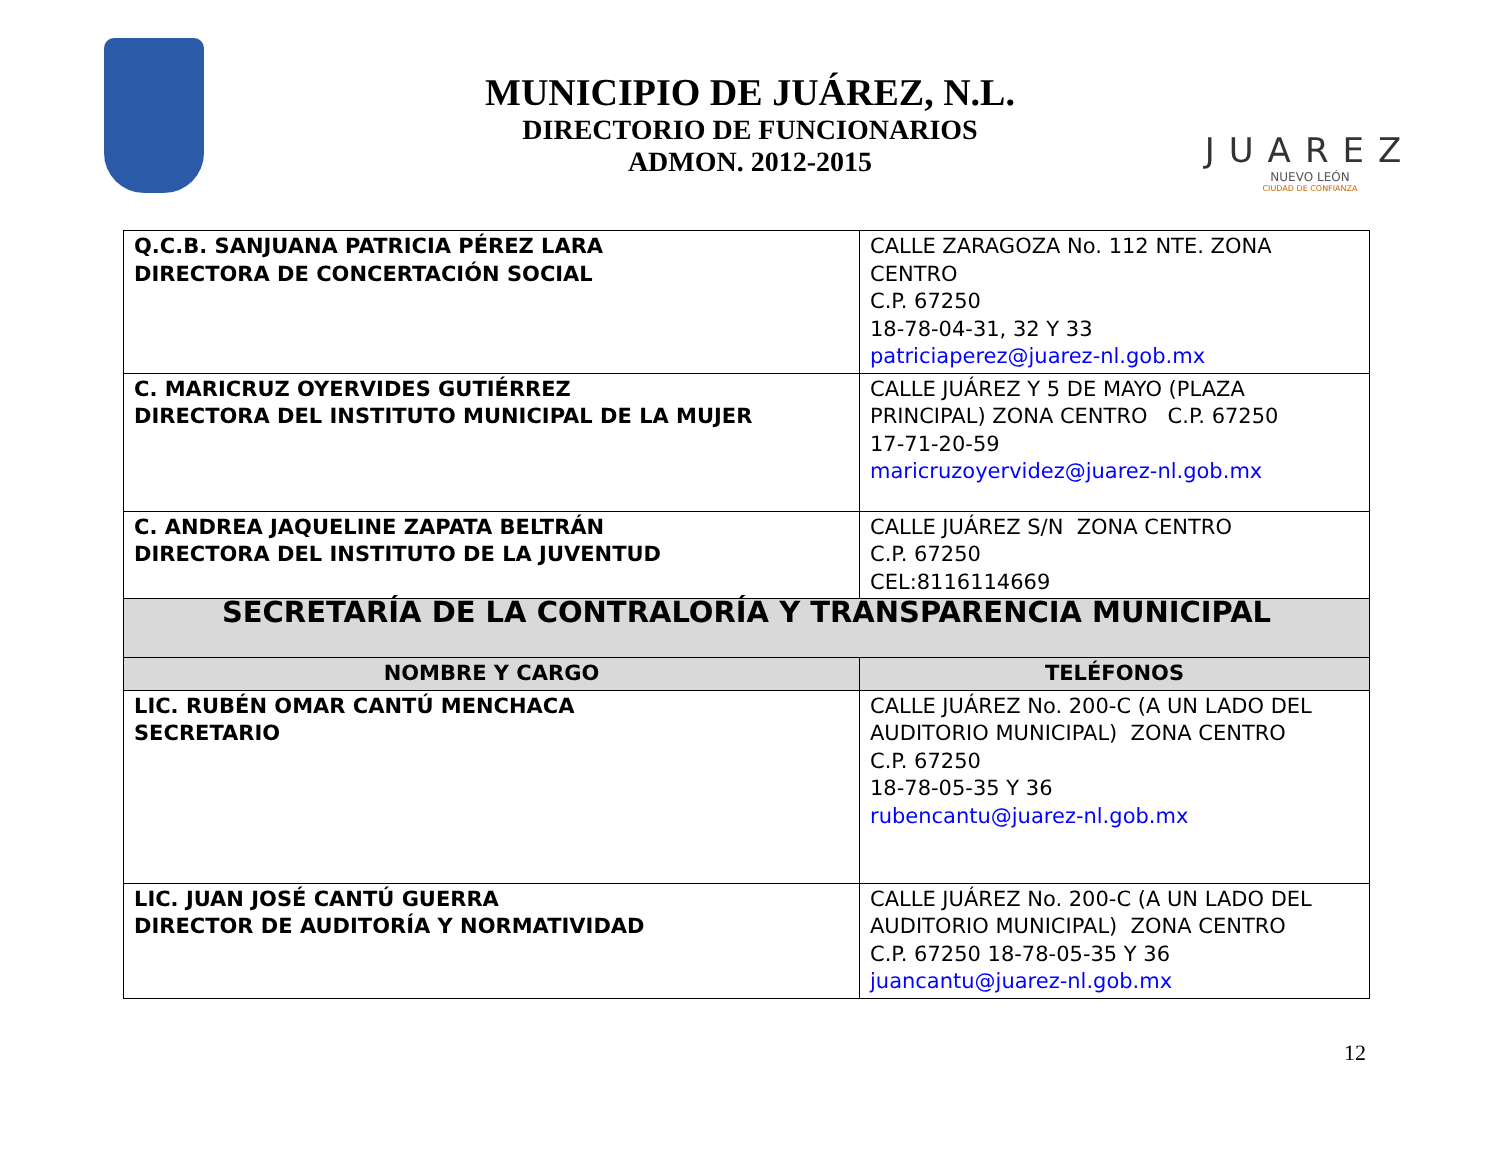MUNICIPIO DE JUÁREZ, N.L.
DIRECTORIO DE FUNCIONARIOS
ADMON. 2012-2015
JUAREZ
NUEVO LEÓN
CIUDAD DE CONFIANZA
| Q.C.B. SANJUANA PATRICIA PÉREZ LARA DIRECTORA DE CONCERTACIÓN SOCIAL | CALLE ZARAGOZA No. 112 NTE. ZONA CENTRO C.P. 67250 18-78-04-31, 32 Y 33 patriciaperez@juarez-nl.gob.mx |
| C. MARICRUZ OYERVIDES GUTIÉRREZ DIRECTORA DEL INSTITUTO MUNICIPAL DE LA MUJER | CALLE JUÁREZ Y 5 DE MAYO (PLAZA PRINCIPAL) ZONA CENTRO C.P. 67250 17-71-20-59 maricruzoyervidez@juarez-nl.gob.mx |
| C. ANDREA JAQUELINE ZAPATA BELTRÁN DIRECTORA DEL INSTITUTO DE LA JUVENTUD | CALLE JUÁREZ S/N ZONA CENTRO C.P. 67250 CEL:8116114669 |
| SECRETARÍA DE LA CONTRALORÍA Y TRANSPARENCIA MUNICIPAL | |
| NOMBRE Y CARGO | TELÉFONOS |
| LIC. RUBÉN OMAR CANTÚ MENCHACA SECRETARIO | CALLE JUÁREZ No. 200-C (A UN LADO DEL AUDITORIO MUNICIPAL) ZONA CENTRO C.P. 67250 18-78-05-35 Y 36 rubencantu@juarez-nl.gob.mx |
| LIC. JUAN JOSÉ CANTÚ GUERRA DIRECTOR DE AUDITORÍA Y NORMATIVIDAD | CALLE JUÁREZ No. 200-C (A UN LADO DEL AUDITORIO MUNICIPAL) ZONA CENTRO C.P. 67250 18-78-05-35 Y 36 juancantu@juarez-nl.gob.mx |
12